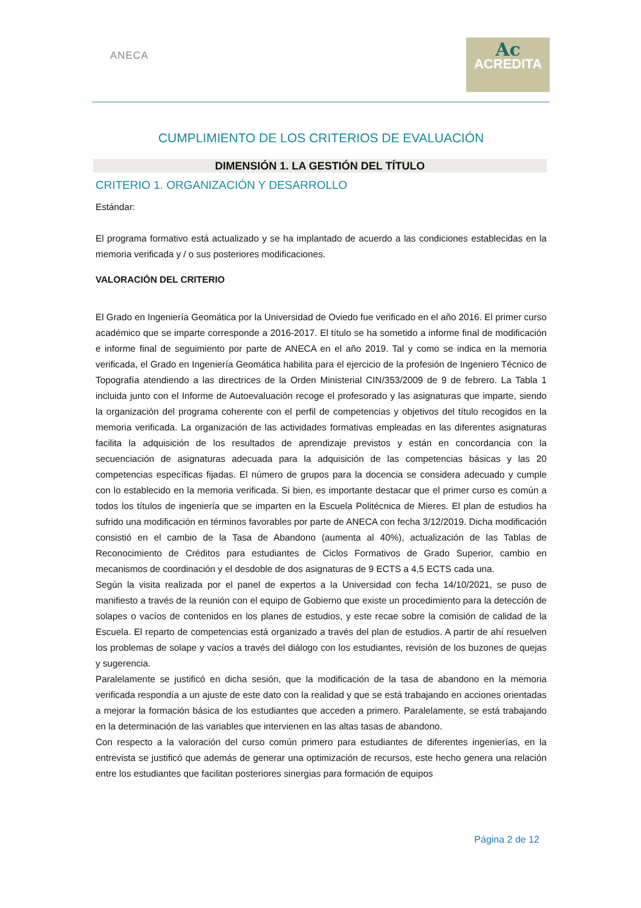ANECA
Ac
ACREDITA
CUMPLIMIENTO DE LOS CRITERIOS DE EVALUACIÓN
DIMENSIÓN 1. LA GESTIÓN DEL TÍTULO
CRITERIO 1. ORGANIZACIÓN Y DESARROLLO
Estándar:
El programa formativo está actualizado y se ha implantado de acuerdo a las condiciones establecidas en la memoria verificada y / o sus posteriores modificaciones.
VALORACIÓN DEL CRITERIO
El Grado en Ingeniería Geomática por la Universidad de Oviedo fue verificado en el año 2016. El primer curso académico que se imparte corresponde a 2016-2017. El título se ha sometido a informe final de modificación e informe final de seguimiento por parte de ANECA en el año 2019. Tal y como se indica en la memoria verificada, el Grado en Ingeniería Geomática habilita para el ejercicio de la profesión de Ingeniero Técnico de Topografía atendiendo a las directrices de la Orden Ministerial CIN/353/2009 de 9 de febrero. La Tabla 1 incluida junto con el Informe de Autoevaluación recoge el profesorado y las asignaturas que imparte, siendo la organización del programa coherente con el perfil de competencias y objetivos del título recogidos en la memoria verificada. La organización de las actividades formativas empleadas en las diferentes asignaturas facilita la adquisición de los resultados de aprendizaje previstos y están en concordancia con la secuenciación de asignaturas adecuada para la adquisición de las competencias básicas y las 20 competencias específicas fijadas. El número de grupos para la docencia se considera adecuado y cumple con lo establecido en la memoria verificada. Si bien, es importante destacar que el primer curso es común a todos los títulos de ingeniería que se imparten en la Escuela Politécnica de Mieres. El plan de estudios ha sufrido una modificación en términos favorables por parte de ANECA con fecha 3/12/2019. Dicha modificación consistió en el cambio de la Tasa de Abandono (aumenta al 40%), actualización de las Tablas de Reconocimiento de Créditos para estudiantes de Ciclos Formativos de Grado Superior, cambio en mecanismos de coordinación y el desdoble de dos asignaturas de 9 ECTS a 4,5 ECTS cada una.
Según la visita realizada por el panel de expertos a la Universidad con fecha 14/10/2021, se puso de manifiesto a través de la reunión con el equipo de Gobierno que existe un procedimiento para la detección de solapes o vacíos de contenidos en los planes de estudios, y este recae sobre la comisión de calidad de la Escuela. El reparto de competencias está organizado a través del plan de estudios. A partir de ahí resuelven los problemas de solape y vacíos a través del diálogo con los estudiantes, revisión de los buzones de quejas y sugerencia.
Paralelamente se justificó en dicha sesión, que la modificación de la tasa de abandono en la memoria verificada respondía a un ajuste de este dato con la realidad y que se está trabajando en acciones orientadas a mejorar la formación básica de los estudiantes que acceden a primero. Paralelamente, se está trabajando en la determinación de las variables que intervienen en las altas tasas de abandono.
Con respecto a la valoración del curso común primero para estudiantes de diferentes ingenierías, en la entrevista se justificó que además de generar una optimización de recursos, este hecho genera una relación entre los estudiantes que facilitan posteriores sinergias para formación de equipos
Página 2 de 12